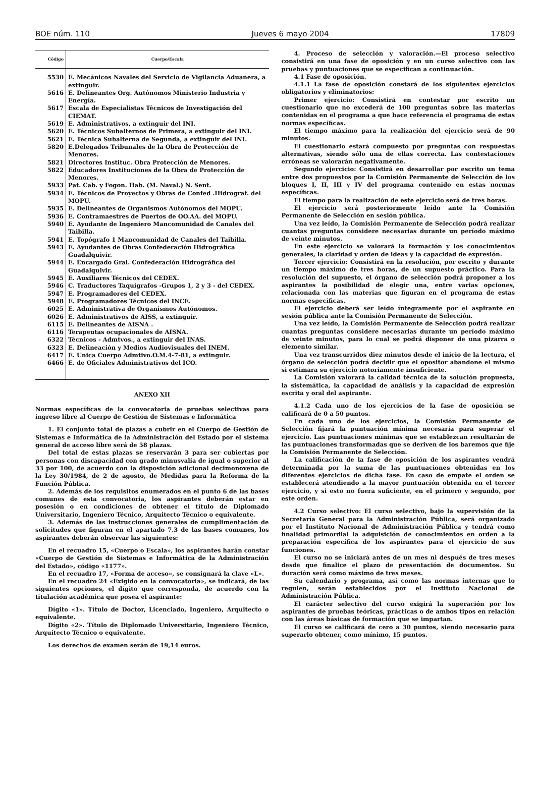BOE núm. 110 Jueves 6 mayo 2004 17809
| Código | Cuerpo/Escala |
| --- | --- |
| 5530 | E. Mecánicos Navales del Servicio de Vigilancia Aduanera, a extinguir. |
| 5616 | E. Delineantes Org. Autónomos Ministerio Industria y Energía. |
| 5617 | Escala de Especialistas Técnicos de Investigación del CIEMAT. |
| 5619 | E. Administrativos, a extinguir del INI. |
| 5620 | E. Técnicos Subalternos de Primera, a extinguir del INI. |
| 5621 | E. Técnica Subalterna de Segunda, a extinguir del INI. |
| 5820 | E.Delegados Tribunales de la Obra de Protección de Menores. |
| 5821 | Directores Instituc. Obra Protección de Menores. |
| 5822 | Educadores Instituciones de la Obra de Protección de Menores. |
| 5933 | Pat. Cab. y Fogon. Hab. (M. Naval.) N. Sent. |
| 5934 | E. Técnicos de Proyectos y Obras de Confed .Hidrograf. del MOPU. |
| 5935 | E. Delineantes de Organismos Autónomos del MOPU. |
| 5936 | E. Contramaestres de Puertos de OO.AA. del MOPU. |
| 5940 | E. Ayudante de Ingeniero Mancomunidad de Canales del Taibilla. |
| 5941 | E. Topógrafo 1 Mancomunidad de Canales del Taibilla. |
| 5943 | E. Ayudantes de Obras Confederación Hidrográfica Guadalquivir. |
| 5944 | E. Encargado Gral. Confederación Hidrográfica del Guadalquivir. |
| 5945 | E. Auxiliares Técnicos del CEDEX. |
| 5946 | C. Traductores Taquígrafos -Grupos 1, 2 y 3 - del CEDEX. |
| 5947 | E. Programadores del CEDEX. |
| 5948 | E. Programadores Técnicos del INCE. |
| 6025 | E. Administrativa de Organismos Autónomos. |
| 6026 | E. Administrativos de AISS, a extinguir. |
| 6115 | E. Delineantes de AISNA . |
| 6116 | Terapeutas ocupacionales de AISNA. |
| 6322 | Técnicos - Admtvos., a extinguir del INAS. |
| 6323 | E. Delineación y Medios Audiovisuales del INEM. |
| 6417 | E. Unica Cuerpo Admtivo.O.M.4-7-81, a extinguir. |
| 6466 | E. de Oficiales Administrativos del ICO. |
ANEXO XII
Normas específicas de la convocatoria de pruebas selectivas para ingreso libre al Cuerpo de Gestión de Sistemas e Informática
1. El conjunto total de plazas a cubrir en el Cuerpo de Gestión de Sistemas e Informática de la Administración del Estado por el sistema general de acceso libre será de 58 plazas.
Del total de estas plazas se reservarán 3 para ser cubiertas por personas con discapacidad con grado minusvalía de igual o superior al 33 por 100, de acuerdo con la disposición adicional decimonovena de la Ley 30/1984, de 2 de agosto, de Medidas para la Reforma de la Función Pública.
2. Además de los requisitos enumerados en el punto 6 de las bases comunes de esta convocatoria, los aspirantes deberán estar en posesión o en condiciones de obtener el título de Diplomado Universitario, Ingeniero Técnico, Arquitecto Técnico o equivalente.
3. Además de las instrucciones generales de cumplimentación de solicitudes que figuran en el apartado 7.3 de las bases comunes, los aspirantes deberán observar las siguientes:
En el recuadro 15, «Cuerpo o Escala», los aspirantes harán constar «Cuerpo de Gestión de Sistemas e Informática de la Administración del Estado», código «1177».
En el recuadro 17, «Forma de acceso», se consignará la clave «L».
En el recuadro 24 «Exigido en la convocatoria», se indicará, de las siguientes opciones, el dígito que corresponda, de acuerdo con la titulación académica que posea el aspirante:
Dígito «1». Título de Doctor, Licenciado, Ingeniero, Arquitecto o equivalente.
Dígito «2». Título de Diplomado Universitario, Ingeniero Técnico, Arquitecto Técnico o equivalente.
Los derechos de examen serán de 19,14 euros.
4. Proceso de selección y valoración.—El proceso selectivo consistirá en una fase de oposición y en un curso selectivo con las pruebas y puntuaciones que se especifican a continuación.
4.1 Fase de oposición.
4.1.1 La fase de oposición constará de los siguientes ejercicios obligatorios y eliminatorios:
Primer ejercicio: Consistirá en contestar por escrito un cuestionario que no excederá de 100 preguntas sobre las materias contenidas en el programa a que hace referencia el programa de estas normas específicas.
El tiempo máximo para la realización del ejercicio será de 90 minutos.
El cuestionario estará compuesto por preguntas con respuestas alternativas, siendo sólo una de ellas correcta. Las contestaciones erróneas se valorarán negativamente.
Segundo ejercicio: Consistirá en desarrollar por escrito un tema entre dos propuestos por la Comisión Permanente de Selección de los bloques I, II, III y IV del programa contenido en estas normas específicas.
El tiempo para la realización de este ejercicio será de tres horas.
El ejercicio será posteriormente leído ante la Comisión Permanente de Selección en sesión pública.
Una vez leído, la Comisión Permanente de Selección podrá realizar cuantas preguntas considere necesarias durante un período máximo de veinte minutos.
En este ejercicio se valorará la formación y los conocimientos generales, la claridad y orden de ideas y la capacidad de expresión.
Tercer ejercicio: Consistirá en la resolución, por escrito y durante un tiempo máximo de tres horas, de un supuesto práctico. Para la resolución del supuesto, el órgano de selección podrá proponer a los aspirantes la posibilidad de elegir una, entre varias opciones, relacionada con las materias que figuran en el programa de estas normas específicas.
El ejercicio deberá ser leído íntegramente por el aspirante en sesión pública ante la Comisión Permanente de Selección.
Una vez leído, la Comisión Permanente de Selección podrá realizar cuantas preguntas considere necesarias durante un período máximo de veinte minutos, para lo cual se podrá disponer de una pizarra o elemento similar.
Una vez transcurridos diez minutos desde el inicio de la lectura, el órgano de selección podrá decidir que el opositor abandone el mismo si estimara su ejercicio notoriamente insuficiente.
La Comisión valorará la calidad técnica de la solución propuesta, la sistemática, la capacidad de análisis y la capacidad de expresión escrita y oral del aspirante.
4.1.2 Cada uno de los ejercicios de la fase de oposición se calificará de 0 a 50 puntos.
En cada uno de los ejercicios, la Comisión Permanente de Selección fijará la puntuación mínima necesaria para superar el ejercicio. Las puntuaciones mínimas que se establezcan resultarán de las puntuaciones transformadas que se deriven de los baremos que fije la Comisión Permanente de Selección.
La calificación de la fase de oposición de los aspirantes vendrá determinada por la suma de las puntuaciones obtenidas en los diferentes ejercicios de dicha fase. En caso de empate el orden se establecerá atendiendo a la mayor puntuación obtenida en el tercer ejercicio, y si esto no fuera suficiente, en el primero y segundo, por este orden.
4.2 Curso selectivo: El curso selectivo, bajo la supervisión de la Secretaría General para la Administración Pública, será organizado por el Instituto Nacional de Administración Pública y tendrá como finalidad primordial la adquisición de conocimientos en orden a la preparación específica de los aspirantes para el ejercicio de sus funciones.
El curso no se iniciará antes de un mes ni después de tres meses desde que finalice el plazo de presentación de documentos. Su duración será como máximo de tres meses.
Su calendario y programa, así como las normas internas que lo regulen, serán establecidos por el Instituto Nacional de Administración Pública.
El carácter selectivo del curso exigirá la superación por los aspirantes de pruebas teóricas, prácticas o de ambos tipos en relación con las áreas básicas de formación que se impartan.
El curso se calificará de cero a 30 puntos, siendo necesario para superarlo obtener, como mínimo, 15 puntos.